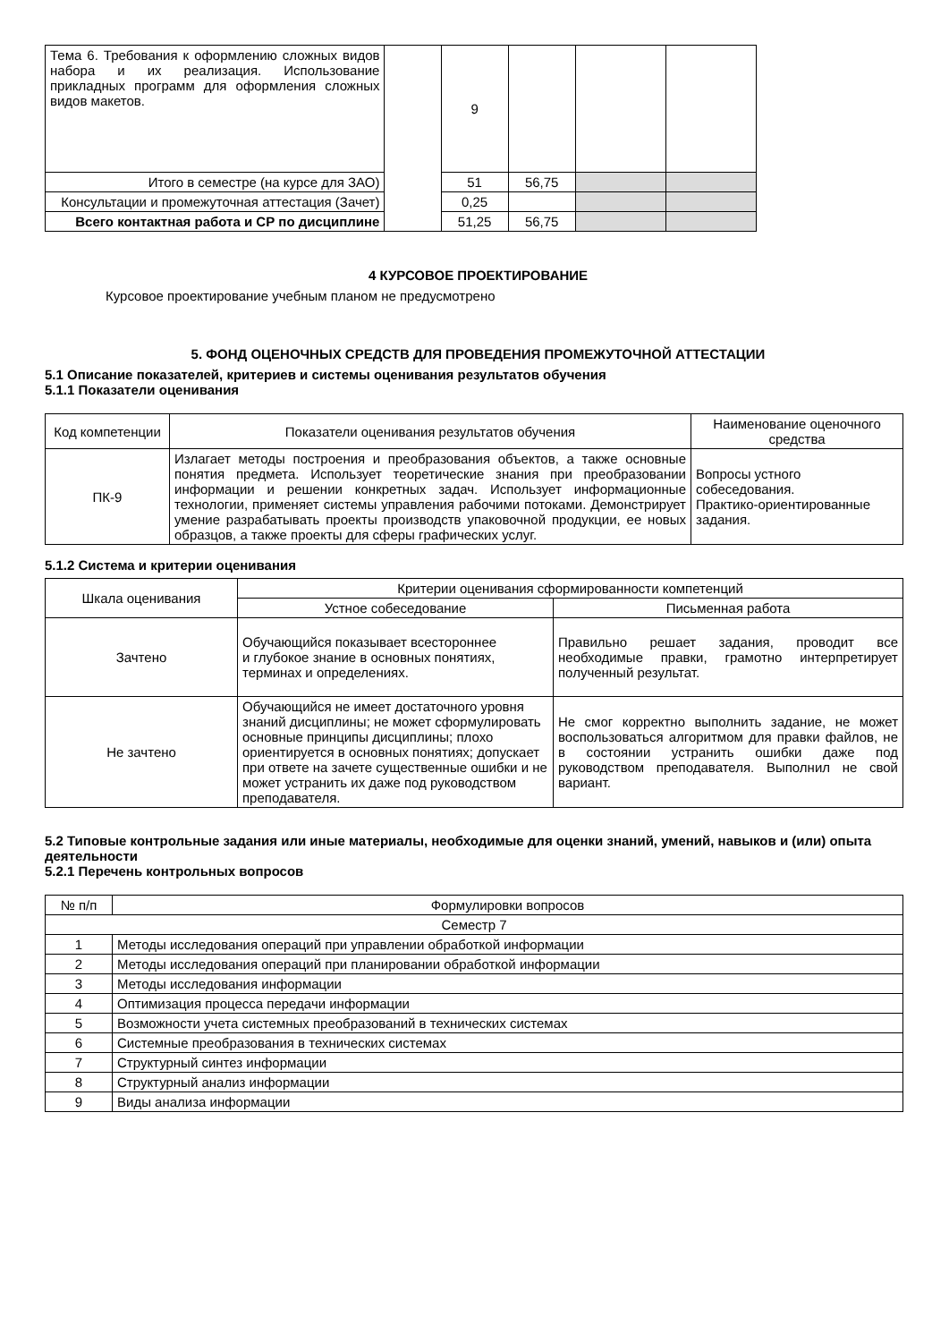| Тема 6. Требования к оформлению сложных видов набора и их реализация. Использование прикладных программ для оформления сложных видов макетов. | | 9 | | | |
| Итого в семестре (на курсе для ЗАО) | | 51 | 56,75 | | |
| Консультации и промежуточная аттестация (Зачет) | | 0,25 | | | |
| Всего контактная работа и СР по дисциплине | | 51,25 | 56,75 | | |
4 КУРСОВОЕ ПРОЕКТИРОВАНИЕ
Курсовое проектирование учебным планом не предусмотрено
5. ФОНД ОЦЕНОЧНЫХ СРЕДСТВ ДЛЯ ПРОВЕДЕНИЯ ПРОМЕЖУТОЧНОЙ АТТЕСТАЦИИ
5.1 Описание показателей, критериев и системы оценивания результатов обучения
5.1.1 Показатели оценивания
| Код компетенции | Показатели оценивания результатов обучения | Наименование оценочного средства |
| ПК-9 | Излагает методы построения и преобразования объектов, а также основные понятия предмета. Использует теоретические знания при преобразовании информации и решении конкретных задач. Использует информационные технологии, применяет системы управления рабочими потоками. Демонстрирует умение разрабатывать проекты производств упаковочной продукции, ее новых образцов, а также проекты для сферы графических услуг. | Вопросы устного собеседования. Практико-ориентированные задания. |
5.1.2 Система и критерии оценивания
| Шкала оценивания | Критерии оценивания сформированности компетенций | |
| | Устное собеседование | Письменная работа |
| Зачтено | Обучающийся показывает всестороннее и глубокое знание в основных понятиях, терминах и определениях. | Правильно решает задания, проводит все необходимые правки, грамотно интерпретирует полученный результат. |
| Не зачтено | Обучающийся не имеет достаточного уровня знаний дисциплины; не может сформулировать основные принципы дисциплины; плохо ориентируется в основных понятиях; допускает при ответе на зачете существенные ошибки и не может устранить их даже под руководством преподавателя. | Не смог корректно выполнить задание, не может воспользоваться алгоритмом для правки файлов, не в состоянии устранить ошибки даже под руководством преподавателя. Выполнил не свой вариант. |
5.2 Типовые контрольные задания или иные материалы, необходимые для оценки знаний, умений, навыков и (или) опыта деятельности
5.2.1 Перечень контрольных вопросов
| № п/п | Формулировки вопросов |
| Семестр 7 | |
| 1 | Методы исследования операций при управлении обработкой информации |
| 2 | Методы исследования операций при планировании обработкой информации |
| 3 | Методы исследования информации |
| 4 | Оптимизация процесса передачи информации |
| 5 | Возможности учета системных преобразований в технических системах |
| 6 | Системные преобразования в технических системах |
| 7 | Структурный синтез информации |
| 8 | Структурный анализ информации |
| 9 | Виды анализа информации |